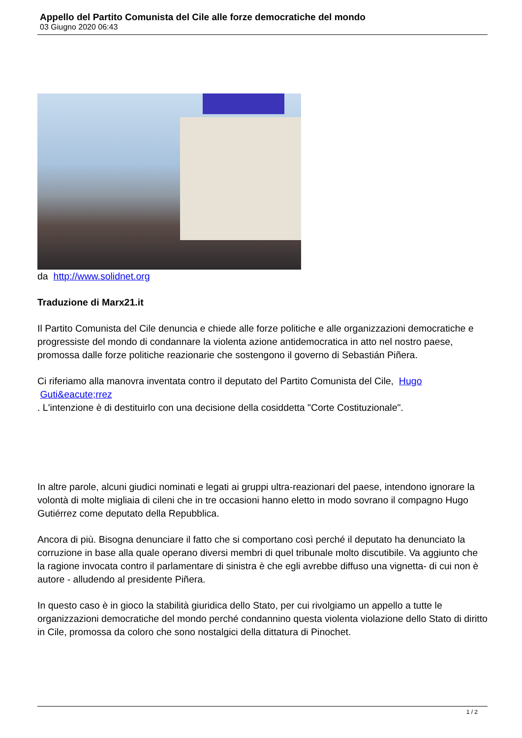Appello del Partito Comunista del Cile alle forze democratiche del mondo
03 Giugno 2020 06:43
da http://www.solidnet.org
Traduzione di Marx21.it
Il Partito Comunista del Cile denuncia e chiede alle forze politiche e alle organizzazioni democratiche e progressiste del mondo di condannare la violenta azione antidemocratica in atto nel nostro paese, promossa dalle forze politiche reazionarie che sostengono il governo di Sebastián Piñera.
Ci riferiamo alla manovra inventata contro il deputato del Partito Comunista del Cile, Hugo
Guti&eacute;rrez
. L'intenzione è di destituirlo con una decisione della cosiddetta "Corte Costituzionale".
In altre parole, alcuni giudici nominati e legati ai gruppi ultra-reazionari del paese, intendono ignorare la volontà di molte migliaia di cileni che in tre occasioni hanno eletto in modo sovrano il compagno Hugo Gutiérrez come deputato della Repubblica.
Ancora di più. Bisogna denunciare il fatto che si comportano così perché il deputato ha denunciato la corruzione in base alla quale operano diversi membri di quel tribunale molto discutibile. Va aggiunto che la ragione invocata contro il parlamentare di sinistra è che egli avrebbe diffuso una vignetta- di cui non è autore - alludendo al presidente Piñera.
In questo caso è in gioco la stabilità giuridica dello Stato, per cui rivolgiamo un appello a tutte le organizzazioni democratiche del mondo perché condannino questa violenta violazione dello Stato di diritto in Cile, promossa da coloro che sono nostalgici della dittatura di Pinochet.
1 / 2